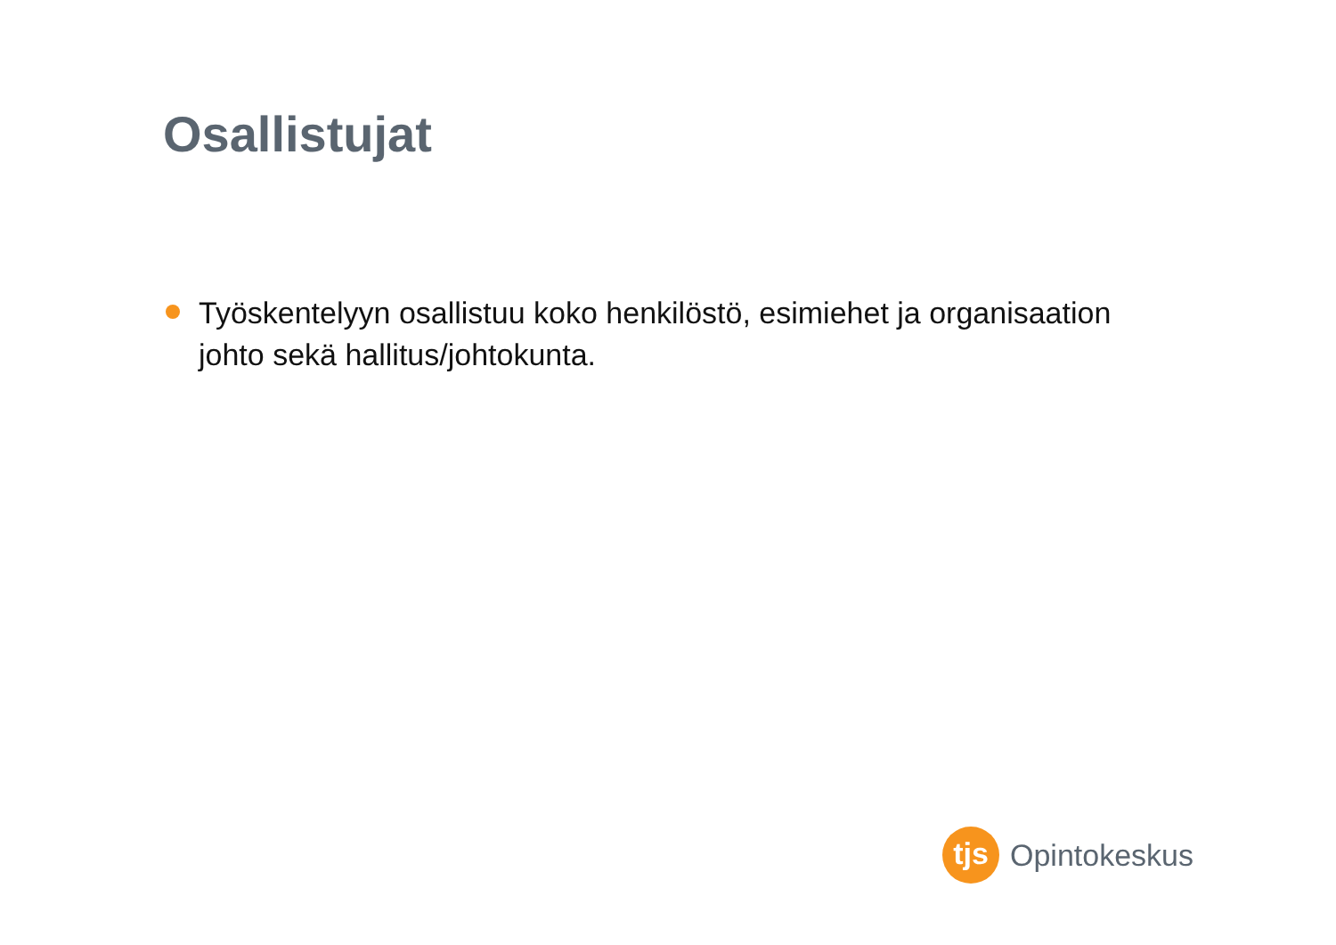Osallistujat
Työskentelyyn osallistuu koko henkilöstö, esimiehet ja organisaation johto sekä hallitus/johtokunta.
tjs
Opintokeskus